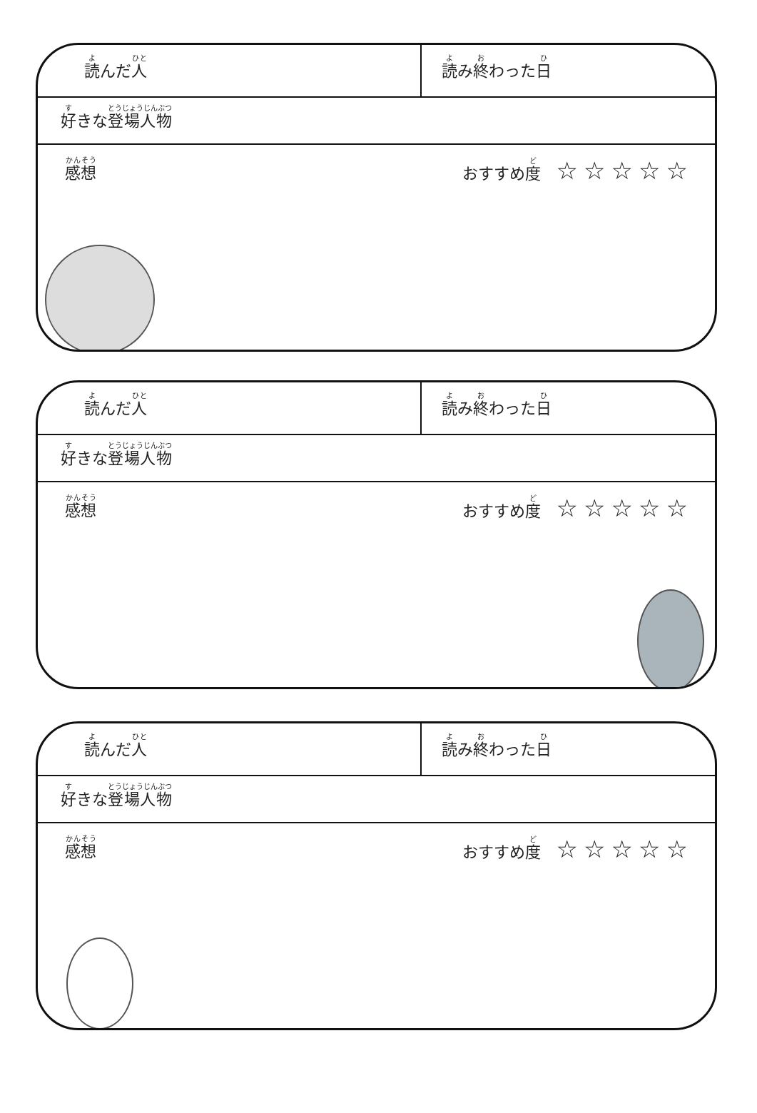読んだ人
読み終わった日
好きな登場人物
感想 おすすめ度　☆☆☆☆☆
読んだ人
読み終わった日
好きな登場人物
感想 おすすめ度　☆☆☆☆☆
読んだ人
読み終わった日
好きな登場人物
感想 おすすめ度　☆☆☆☆☆